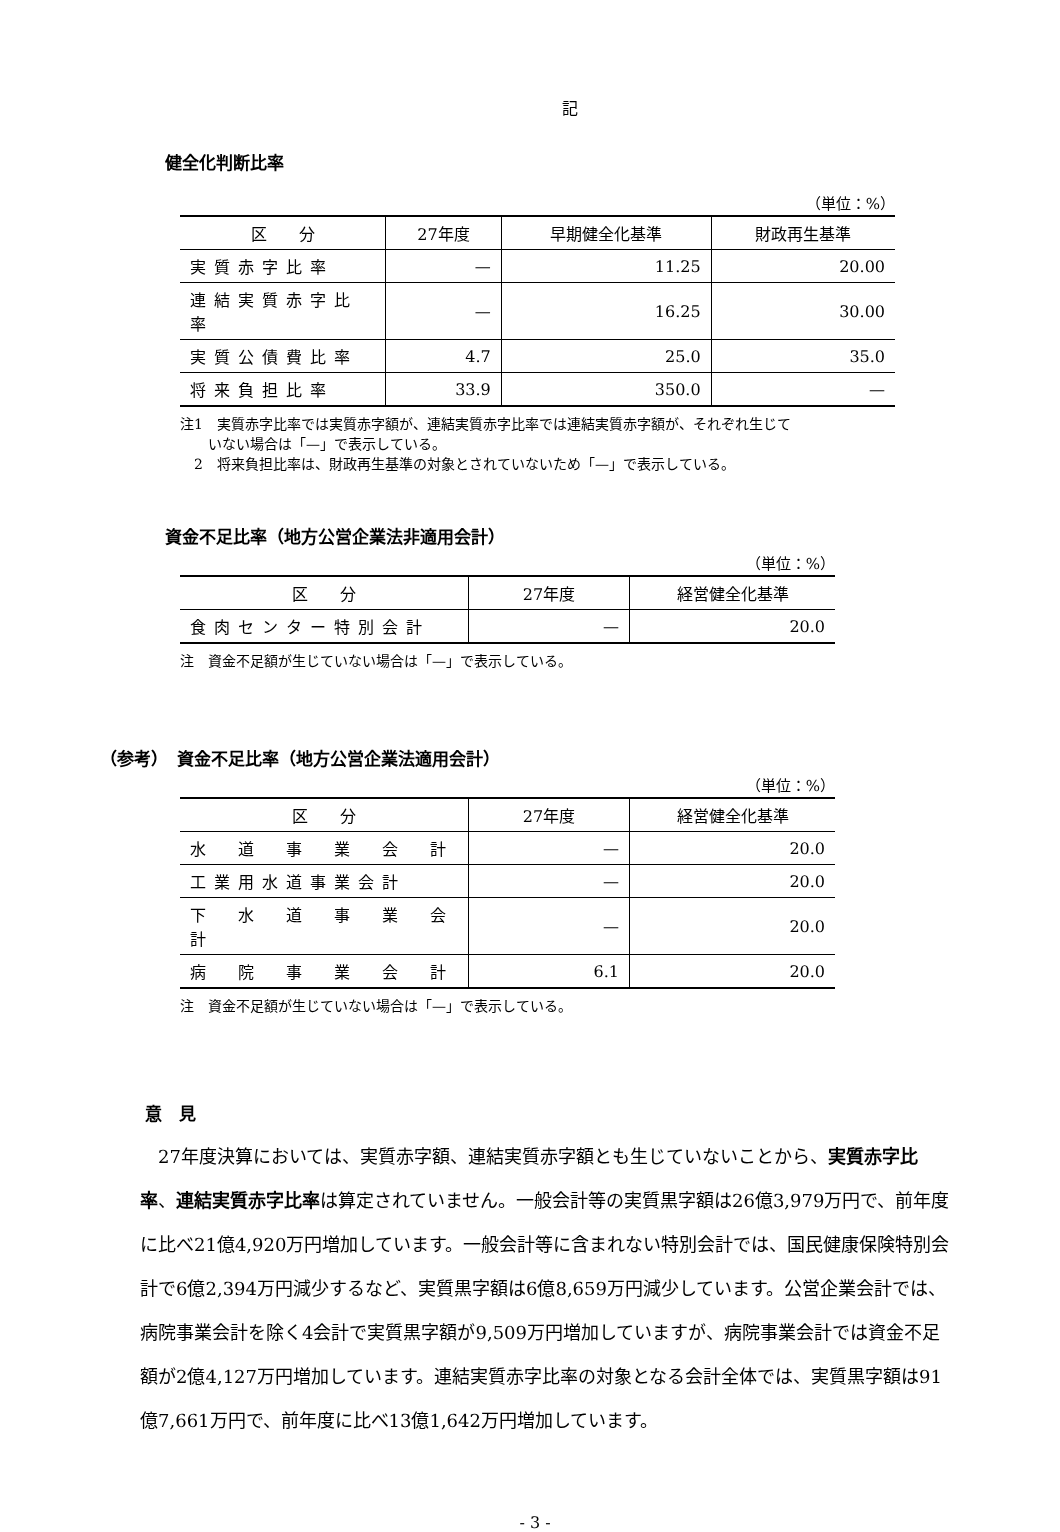記
健全化判断比率
（単位：%）
| 区 分 | 27年度 | 早期健全化基準 | 財政再生基準 |
| --- | --- | --- | --- |
| 実質赤字比率 | — | 11.25 | 20.00 |
| 連結実質赤字比率 | — | 16.25 | 30.00 |
| 実質公債費比率 | 4.7 | 25.0 | 35.0 |
| 将来負担比率 | 33.9 | 350.0 | — |
注1　実質赤字比率では実質赤字額が、連結実質赤字比率では連結実質赤字額が、それぞれ生じて
　　いない場合は「—」で表示している。
　2　将来負担比率は、財政再生基準の対象とされていないため「—」で表示している。
資金不足比率（地方公営企業法非適用会計）
（単位：%）
| 区 分 | 27年度 | 経営健全化基準 |
| --- | --- | --- |
| 食肉センター特別会計 | — | 20.0 |
注　資金不足額が生じていない場合は「—」で表示している。
（参考）　資金不足比率（地方公営企業法適用会計）
（単位：%）
| 区 分 | 27年度 | 経営健全化基準 |
| --- | --- | --- |
| 水 道 事 業 会 計 | — | 20.0 |
| 工業用水道事業会計 | — | 20.0 |
| 下 水 道 事 業 会 計 | — | 20.0 |
| 病 院 事 業 会 計 | 6.1 | 20.0 |
注　資金不足額が生じていない場合は「—」で表示している。
意　見
27年度決算においては、実質赤字額、連結実質赤字額とも生じていないことから、実質赤字比率、連結実質赤字比率は算定されていません。一般会計等の実質黒字額は26億3,979万円で、前年度に比べ21億4,920万円増加しています。一般会計等に含まれない特別会計では、国民健康保険特別会計で6億2,394万円減少するなど、実質黒字額は6億8,659万円減少しています。公営企業会計では、病院事業会計を除く4会計で実質黒字額が9,509万円増加していますが、病院事業会計では資金不足額が2億4,127万円増加しています。連結実質赤字比率の対象となる会計全体では、実質黒字額は91億7,661万円で、前年度に比べ13億1,642万円増加しています。
- 3 -